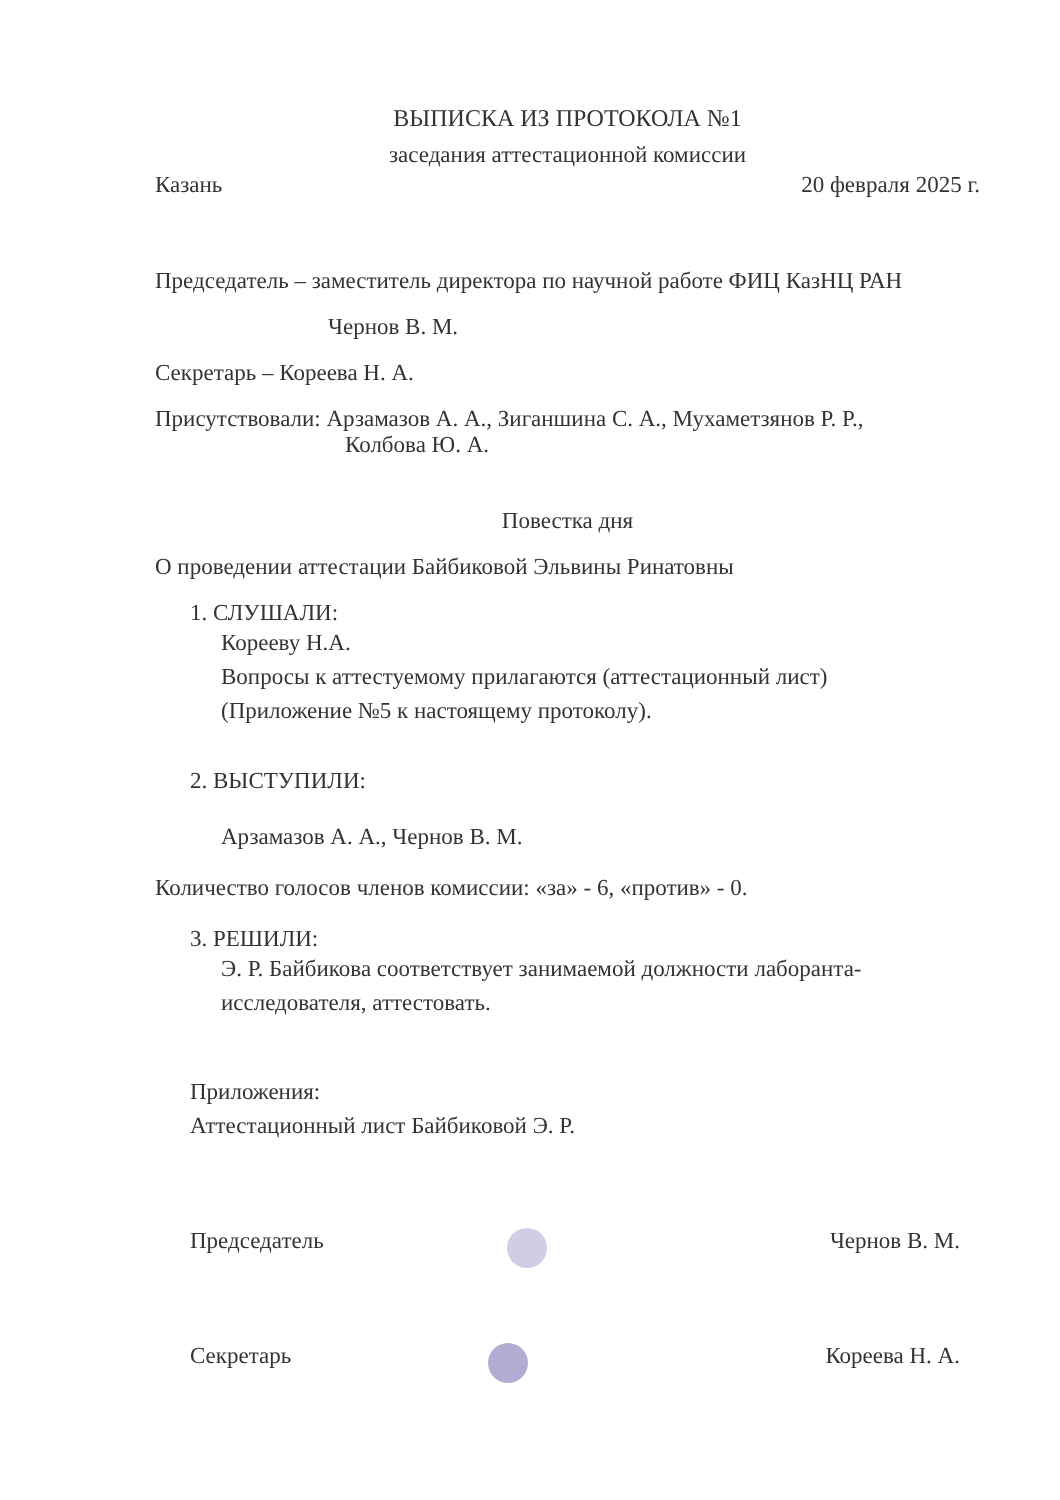ВЫПИСКА ИЗ ПРОТОКОЛА №1
заседания аттестационной комиссии
Казань 20 февраля 2025 г.
Председатель – заместитель директора по научной работе ФИЦ КазНЦ РАН
Чернов В. М.
Секретарь – Кореева Н. А.
Присутствовали: Арзамазов А. А., Зиганшина С. А., Мухаметзянов Р. Р.,
Колбова Ю. А.
Повестка дня
О проведении аттестации Байбиковой Эльвины Ринатовны
1. СЛУШАЛИ:
Корееву Н.А.
Вопросы к аттестуемому прилагаются (аттестационный лист)
(Приложение №5 к настоящему протоколу).
2. ВЫСТУПИЛИ:
Арзамазов А. А., Чернов В. М.
Количество голосов членов комиссии: «за» - 6, «против» - 0.
3. РЕШИЛИ:
Э. Р. Байбикова соответствует занимаемой должности лаборанта-
исследователя, аттестовать.
Приложения:
Аттестационный лист Байбиковой Э. Р.
Председатель Чернов В. М.
Секретарь Кореева Н. А.